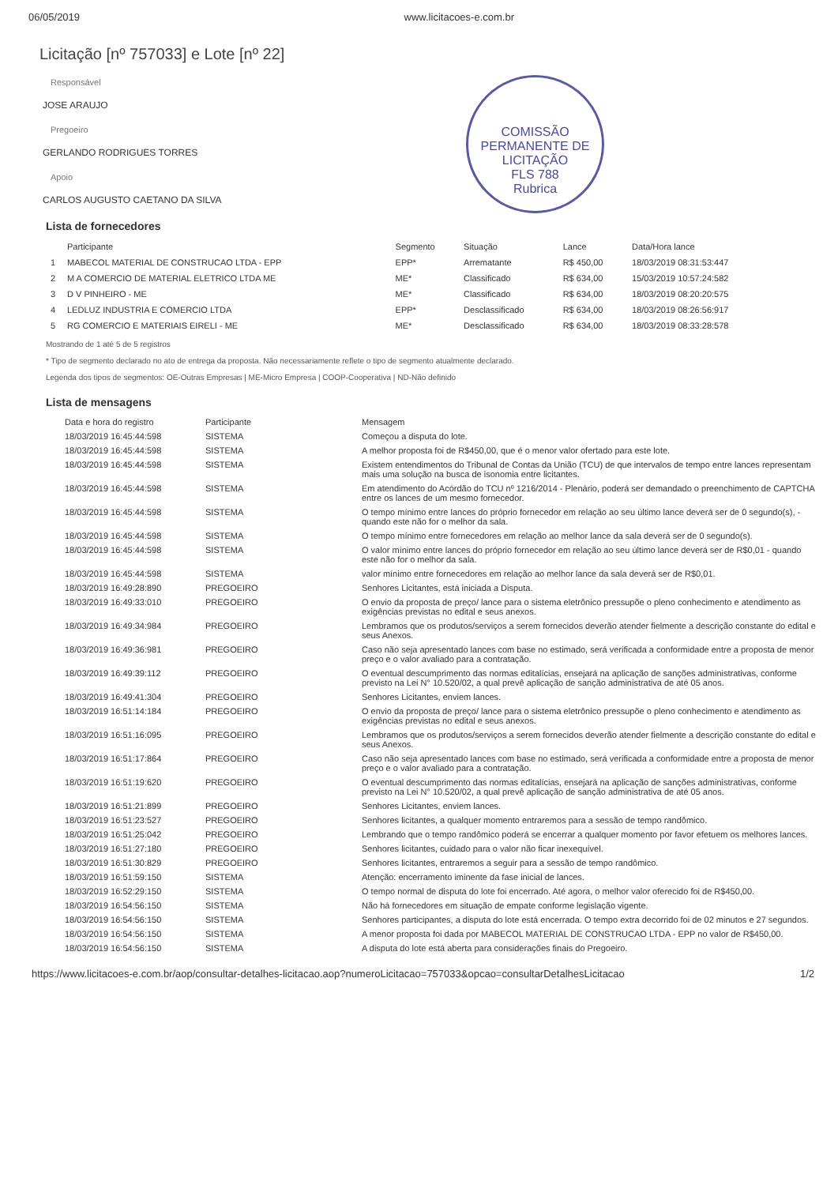06/05/2019 www.licitacoes-e.com.br
COMISSÃO PERMANENTE DE LICITAÇÃO
FLS 788
Rubrica
Licitação [nº 757033] e Lote [nº 22]
Responsável
JOSE ARAUJO
Pregoeiro
GERLANDO RODRIGUES TORRES
Apoio
CARLOS AUGUSTO CAETANO DA SILVA
Lista de fornecedores
| | Participante | Segmento | Situação | Lance | Data/Hora lance |
| --- | --- | --- | --- | --- | --- |
| 1 | MABECOL MATERIAL DE CONSTRUCAO LTDA - EPP | EPP* | Arrematante | R$ 450,00 | 18/03/2019 08:31:53:447 |
| 2 | M A COMERCIO DE MATERIAL ELETRICO LTDA ME | ME* | Classificado | R$ 634,00 | 15/03/2019 10:57:24:582 |
| 3 | D V PINHEIRO - ME | ME* | Classificado | R$ 634,00 | 18/03/2019 08:20:20:575 |
| 4 | LEDLUZ INDUSTRIA E COMERCIO LTDA | EPP* | Desclassificado | R$ 634,00 | 18/03/2019 08:26:56:917 |
| 5 | RG COMERCIO E MATERIAIS EIRELI - ME | ME* | Desclassificado | R$ 634,00 | 18/03/2019 08:33:28:578 |
Mostrando de 1 até 5 de 5 registros
* Tipo de segmento declarado no ato de entrega da proposta. Não necessariamente reflete o tipo de segmento atualmente declarado.
Legenda dos tipos de segmentos: OE-Outras Empresas | ME-Micro Empresa | COOP-Cooperativa | ND-Não definido
Lista de mensagens
| Data e hora do registro | Participante | Mensagem |
| --- | --- | --- |
| 18/03/2019 16:45:44:598 | SISTEMA | Começou a disputa do lote. |
| 18/03/2019 16:45:44:598 | SISTEMA | A melhor proposta foi de R$450,00, que é o menor valor ofertado para este lote. |
| 18/03/2019 16:45:44:598 | SISTEMA | Existem entendimentos do Tribunal de Contas da União (TCU) de que intervalos de tempo entre lances representam mais uma solução na busca de isonomia entre licitantes. |
| 18/03/2019 16:45:44:598 | SISTEMA | Em atendimento do Acórdão do TCU nº 1216/2014 - Plenário, poderá ser demandado o preenchimento de CAPTCHA entre os lances de um mesmo fornecedor. |
| 18/03/2019 16:45:44:598 | SISTEMA | O tempo mínimo entre lances do próprio fornecedor em relação ao seu último lance deverá ser de 0 segundo(s), - quando este não for o melhor da sala. |
| 18/03/2019 16:45:44:598 | SISTEMA | O tempo mínimo entre fornecedores em relação ao melhor lance da sala deverá ser de 0 segundo(s). |
| 18/03/2019 16:45:44:598 | SISTEMA | O valor mínimo entre lances do próprio fornecedor em relação ao seu último lance deverá ser de R$0,01 - quando este não for o melhor da sala. |
| 18/03/2019 16:45:44:598 | SISTEMA | valor mínimo entre fornecedores em relação ao melhor lance da sala deverá ser de R$0,01. |
| 18/03/2019 16:49:28:890 | PREGOEIRO | Senhores Licitantes, está iniciada a Disputa. |
| 18/03/2019 16:49:33:010 | PREGOEIRO | O envio da proposta de preço/ lance para o sistema eletrônico pressupõe o pleno conhecimento e atendimento as exigências previstas no edital e seus anexos. |
| 18/03/2019 16:49:34:984 | PREGOEIRO | Lembramos que os produtos/serviços a serem fornecidos deverão atender fielmente a descrição constante do edital e seus Anexos. |
| 18/03/2019 16:49:36:981 | PREGOEIRO | Caso não seja apresentado lances com base no estimado, será verificada a conformidade entre a proposta de menor preço e o valor avaliado para a contratação. |
| 18/03/2019 16:49:39:112 | PREGOEIRO | O eventual descumprimento das normas editalícias, ensejará na aplicação de sanções administrativas, conforme previsto na Lei N° 10.520/02, a qual prevê aplicação de sanção administrativa de até 05 anos. |
| 18/03/2019 16:49:41:304 | PREGOEIRO | Senhores Licitantes, enviem lances. |
| 18/03/2019 16:51:14:184 | PREGOEIRO | O envio da proposta de preço/ lance para o sistema eletrônico pressupõe o pleno conhecimento e atendimento as exigências previstas no edital e seus anexos. |
| 18/03/2019 16:51:16:095 | PREGOEIRO | Lembramos que os produtos/serviços a serem fornecidos deverão atender fielmente a descrição constante do edital e seus Anexos. |
| 18/03/2019 16:51:17:864 | PREGOEIRO | Caso não seja apresentado lances com base no estimado, será verificada a conformidade entre a proposta de menor preço e o valor avaliado para a contratação. |
| 18/03/2019 16:51:19:620 | PREGOEIRO | O eventual descumprimento das normas editalícias, ensejará na aplicação de sanções administrativas, conforme previsto na Lei N° 10.520/02, a qual prevê aplicação de sanção administrativa de até 05 anos. |
| 18/03/2019 16:51:21:899 | PREGOEIRO | Senhores Licitantes, enviem lances. |
| 18/03/2019 16:51:23:527 | PREGOEIRO | Senhores licitantes, a qualquer momento entraremos para a sessão de tempo randômico. |
| 18/03/2019 16:51:25:042 | PREGOEIRO | Lembrando que o tempo randômico poderá se encerrar a qualquer momento por favor efetuem os melhores lances. |
| 18/03/2019 16:51:27:180 | PREGOEIRO | Senhores licitantes, cuidado para o valor não ficar inexequível. |
| 18/03/2019 16:51:30:829 | PREGOEIRO | Senhores licitantes, entraremos a seguir para a sessão de tempo randômico. |
| 18/03/2019 16:51:59:150 | SISTEMA | Atenção: encerramento iminente da fase inicial de lances. |
| 18/03/2019 16:52:29:150 | SISTEMA | O tempo normal de disputa do lote foi encerrado. Até agora, o melhor valor oferecido foi de R$450,00. |
| 18/03/2019 16:54:56:150 | SISTEMA | Não há fornecedores em situação de empate conforme legislação vigente. |
| 18/03/2019 16:54:56:150 | SISTEMA | Senhores participantes, a disputa do lote está encerrada. O tempo extra decorrido foi de 02 minutos e 27 segundos. |
| 18/03/2019 16:54:56:150 | SISTEMA | A menor proposta foi dada por MABECOL MATERIAL DE CONSTRUCAO LTDA - EPP no valor de R$450,00. |
| 18/03/2019 16:54:56:150 | SISTEMA | A disputa do lote está aberta para considerações finais do Pregoeiro. |
https://www.licitacoes-e.com.br/aop/consultar-detalhes-licitacao.aop?numeroLicitacao=757033&opcao=consultarDetalhesLicitacao 1/2